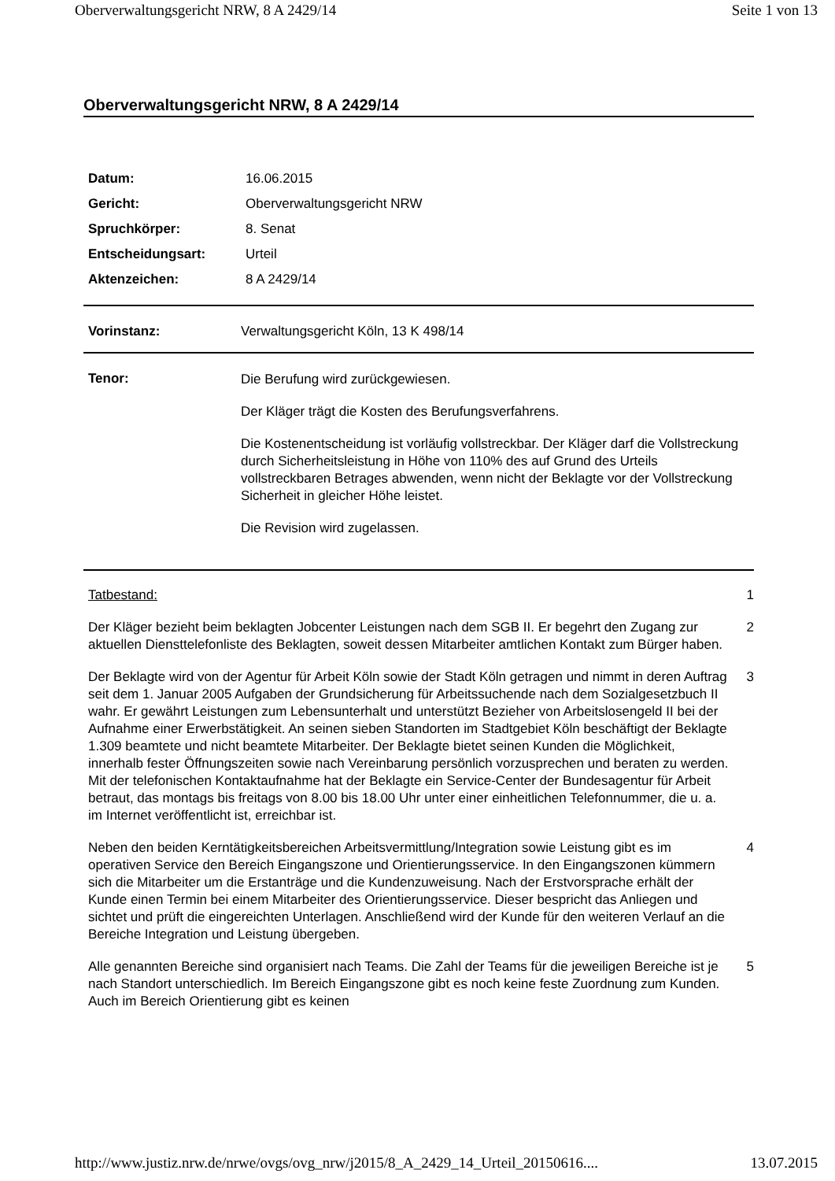Oberverwaltungsgericht NRW, 8 A 2429/14 Seite 1 von 13
Oberverwaltungsgericht NRW, 8 A 2429/14
| Datum: | 16.06.2015 |
| Gericht: | Oberverwaltungsgericht NRW |
| Spruchkörper: | 8. Senat |
| Entscheidungsart: | Urteil |
| Aktenzeichen: | 8 A 2429/14 |
Vorinstanz: Verwaltungsgericht Köln, 13 K 498/14
Tenor:
Die Berufung wird zurückgewiesen.
Der Kläger trägt die Kosten des Berufungsverfahrens.
Die Kostenentscheidung ist vorläufig vollstreckbar. Der Kläger darf die Vollstreckung durch Sicherheitsleistung in Höhe von 110% des auf Grund des Urteils vollstreckbaren Betrages abwenden, wenn nicht der Beklagte vor der Vollstreckung Sicherheit in gleicher Höhe leistet.
Die Revision wird zugelassen.
Tatbestand: 1
Der Kläger bezieht beim beklagten Jobcenter Leistungen nach dem SGB II. Er begehrt den Zugang zur aktuellen Diensttelefonliste des Beklagten, soweit dessen Mitarbeiter amtlichen Kontakt zum Bürger haben.
2
Der Beklagte wird von der Agentur für Arbeit Köln sowie der Stadt Köln getragen und nimmt in deren Auftrag seit dem 1. Januar 2005 Aufgaben der Grundsicherung für Arbeitssuchende nach dem Sozialgesetzbuch II wahr. Er gewährt Leistungen zum Lebensunterhalt und unterstützt Bezieher von Arbeitslosengeld II bei der Aufnahme einer Erwerbstätigkeit. An seinen sieben Standorten im Stadtgebiet Köln beschäftigt der Beklagte 1.309 beamtete und nicht beamtete Mitarbeiter. Der Beklagte bietet seinen Kunden die Möglichkeit, innerhalb fester Öffnungszeiten sowie nach Vereinbarung persönlich vorzusprechen und beraten zu werden. Mit der telefonischen Kontaktaufnahme hat der Beklagte ein Service-Center der Bundesagentur für Arbeit betraut, das montags bis freitags von 8.00 bis 18.00 Uhr unter einer einheitlichen Telefonnummer, die u. a. im Internet veröffentlicht ist, erreichbar ist.
3
Neben den beiden Kerntätigkeitsbereichen Arbeitsvermittlung/Integration sowie Leistung gibt es im operativen Service den Bereich Eingangszone und Orientierungsservice. In den Eingangszonen kümmern sich die Mitarbeiter um die Erstanträge und die Kundenzuweisung. Nach der Erstvorsprache erhält der Kunde einen Termin bei einem Mitarbeiter des Orientierungsservice. Dieser bespricht das Anliegen und sichtet und prüft die eingereichten Unterlagen. Anschließend wird der Kunde für den weiteren Verlauf an die Bereiche Integration und Leistung übergeben.
4
Alle genannten Bereiche sind organisiert nach Teams. Die Zahl der Teams für die jeweiligen Bereiche ist je nach Standort unterschiedlich. Im Bereich Eingangszone gibt es noch keine feste Zuordnung zum Kunden. Auch im Bereich Orientierung gibt es keinen
5
http://www.justiz.nrw.de/nrwe/ovgs/ovg_nrw/j2015/8_A_2429_14_Urteil_20150616.... 13.07.2015